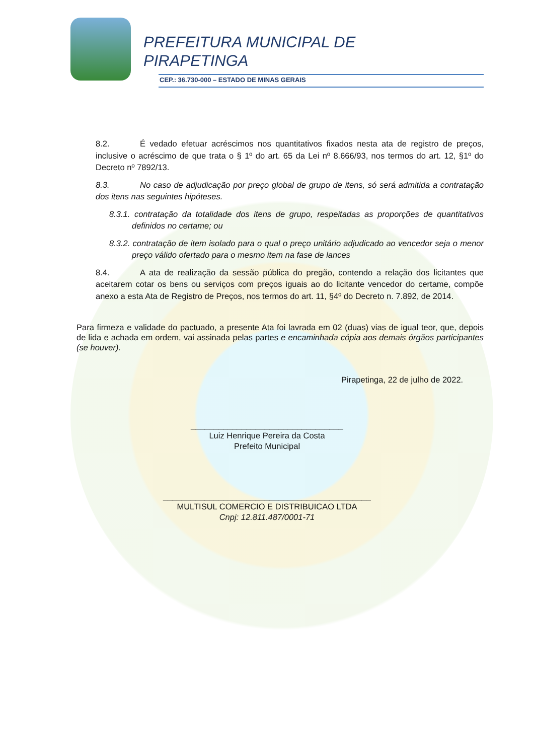PREFEITURA MUNICIPAL DE
PIRAPETINGA
CEP.: 36.730-000 – ESTADO DE MINAS GERAIS
8.2. É vedado efetuar acréscimos nos quantitativos fixados nesta ata de registro de preços, inclusive o acréscimo de que trata o § 1º do art. 65 da Lei nº 8.666/93, nos termos do art. 12, §1º do Decreto nº 7892/13.
8.3. No caso de adjudicação por preço global de grupo de itens, só será admitida a contratação dos itens nas seguintes hipóteses.
8.3.1. contratação da totalidade dos itens de grupo, respeitadas as proporções de quantitativos definidos no certame; ou
8.3.2. contratação de item isolado para o qual o preço unitário adjudicado ao vencedor seja o menor preço válido ofertado para o mesmo item na fase de lances
8.4. A ata de realização da sessão pública do pregão, contendo a relação dos licitantes que aceitarem cotar os bens ou serviços com preços iguais ao do licitante vencedor do certame, compõe anexo a esta Ata de Registro de Preços, nos termos do art. 11, §4º do Decreto n. 7.892, de 2014.
Para firmeza e validade do pactuado, a presente Ata foi lavrada em 02 (duas) vias de igual teor, que, depois de lida e achada em ordem, vai assinada pelas partes e encaminhada cópia aos demais órgãos participantes (se houver).
Pirapetinga, 22 de julho de 2022.
_________________________________
Luiz Henrique Pereira da Costa
Prefeito Municipal
_____________________________________________
MULTISUL COMERCIO E DISTRIBUICAO LTDA
Cnpj: 12.811.487/0001-71